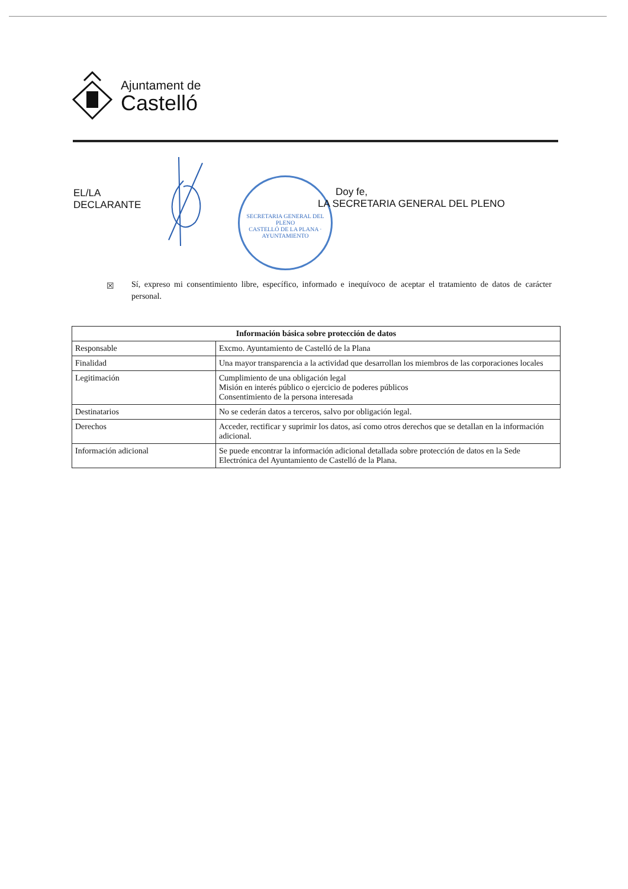Ajuntament de
Castelló
EL/LA
DECLARANTE
SECRETARIA GENERAL DEL PLENO
CASTELLÓ DE LA PLANA · AYUNTAMIENTO
Doy fe,
LA SECRETARIA GENERAL DEL PLENO
☒
Sí, expreso mi consentimiento libre, específico, informado e inequívoco de aceptar el tratamiento de datos de carácter personal.
| Información básica sobre protección de datos | |
| --- | --- |
| Responsable | Excmo. Ayuntamiento de Castelló de la Plana |
| Finalidad | Una mayor transparencia a la actividad que desarrollan los miembros de las corporaciones locales |
| Legitimación | Cumplimiento de una obligación legal Misión en interés público o ejercicio de poderes públicos Consentimiento de la persona interesada |
| Destinatarios | No se cederán datos a terceros, salvo por obligación legal. |
| Derechos | Acceder, rectificar y suprimir los datos, así como otros derechos que se detallan en la información adicional. |
| Información adicional | Se puede encontrar la información adicional detallada sobre protección de datos en la Sede Electrónica del Ayuntamiento de Castelló de la Plana. |